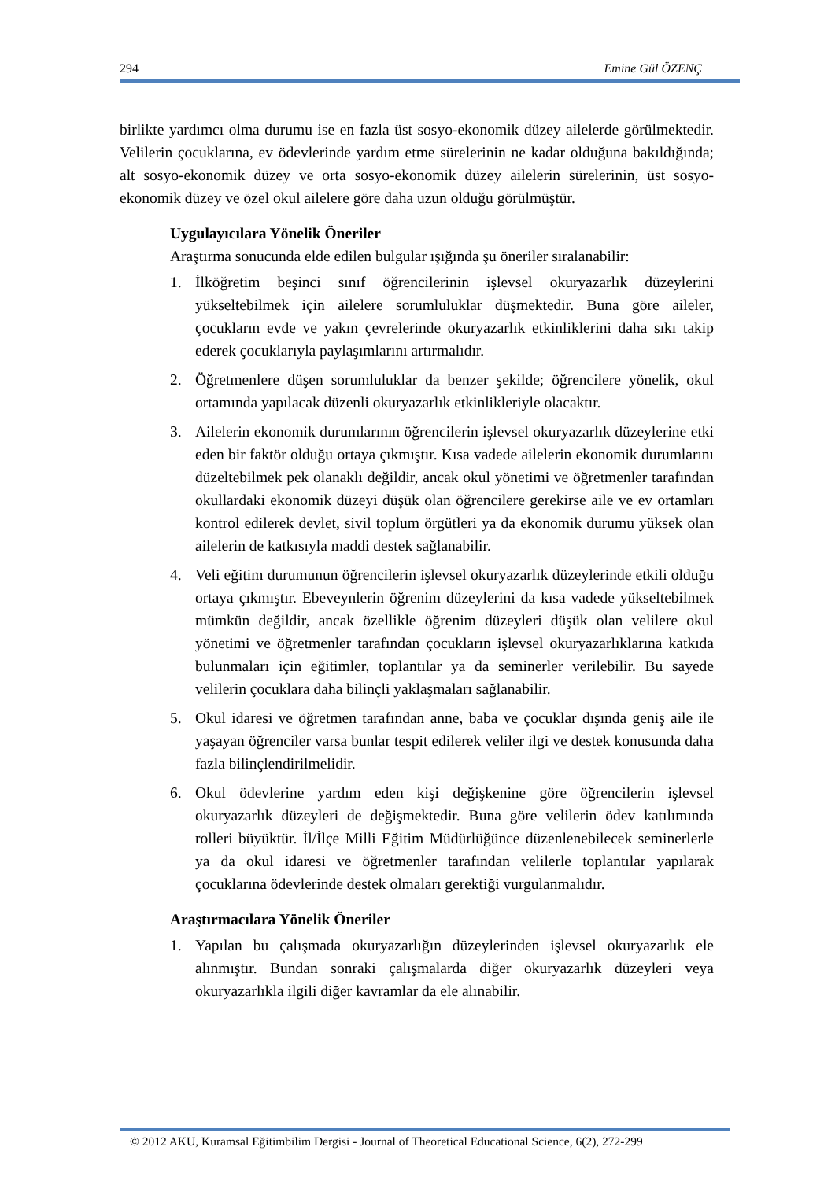294 Emine Gül ÖZENÇ
birlikte yardımcı olma durumu ise en fazla üst sosyo-ekonomik düzey ailelerde görülmektedir. Velilerin çocuklarına, ev ödevlerinde yardım etme sürelerinin ne kadar olduğuna bakıldığında; alt sosyo-ekonomik düzey ve orta sosyo-ekonomik düzey ailelerin sürelerinin, üst sosyo-ekonomik düzey ve özel okul ailelere göre daha uzun olduğu görülmüştür.
Uygulayıcılara Yönelik Öneriler
Araştırma sonucunda elde edilen bulgular ışığında şu öneriler sıralanabilir:
1. İlköğretim beşinci sınıf öğrencilerinin işlevsel okuryazarlık düzeylerini yükseltebilmek için ailelere sorumluluklar düşmektedir. Buna göre aileler, çocukların evde ve yakın çevrelerinde okuryazarlık etkinliklerini daha sıkı takip ederek çocuklarıyla paylaşımlarını artırmalıdır.
2. Öğretmenlere düşen sorumluluklar da benzer şekilde; öğrencilere yönelik, okul ortamında yapılacak düzenli okuryazarlık etkinlikleriyle olacaktır.
3. Ailelerin ekonomik durumlarının öğrencilerin işlevsel okuryazarlık düzeylerine etki eden bir faktör olduğu ortaya çıkmıştır. Kısa vadede ailelerin ekonomik durumlarını düzeltebilmek pek olanaklı değildir, ancak okul yönetimi ve öğretmenler tarafından okullardaki ekonomik düzeyi düşük olan öğrencilere gerekirse aile ve ev ortamları kontrol edilerek devlet, sivil toplum örgütleri ya da ekonomik durumu yüksek olan ailelerin de katkısıyla maddi destek sağlanabilir.
4. Veli eğitim durumunun öğrencilerin işlevsel okuryazarlık düzeylerinde etkili olduğu ortaya çıkmıştır. Ebeveynlerin öğrenim düzeylerini da kısa vadede yükseltebilmek mümkün değildir, ancak özellikle öğrenim düzeyleri düşük olan velilere okul yönetimi ve öğretmenler tarafından çocukların işlevsel okuryazarlıklarına katkıda bulunmaları için eğitimler, toplantılar ya da seminerler verilebilir. Bu sayede velilerin çocuklara daha bilinçli yaklaşmaları sağlanabilir.
5. Okul idaresi ve öğretmen tarafından anne, baba ve çocuklar dışında geniş aile ile yaşayan öğrenciler varsa bunlar tespit edilerek veliler ilgi ve destek konusunda daha fazla bilinçlendirilmelidir.
6. Okul ödevlerine yardım eden kişi değişkenine göre öğrencilerin işlevsel okuryazarlık düzeyleri de değişmektedir. Buna göre velilerin ödev katılımında rolleri büyüktür. İl/İlçe Milli Eğitim Müdürlüğünce düzenlenebilecek seminerlerle ya da okul idaresi ve öğretmenler tarafından velilerle toplantılar yapılarak çocuklarına ödevlerinde destek olmaları gerektiği vurgulanmalıdır.
Araştırmacılara Yönelik Öneriler
1. Yapılan bu çalışmada okuryazarlığın düzeylerinden işlevsel okuryazarlık ele alınmıştır. Bundan sonraki çalışmalarda diğer okuryazarlık düzeyleri veya okuryazarlıkla ilgili diğer kavramlar da ele alınabilir.
© 2012 AKU, Kuramsal Eğitimbilim Dergisi - Journal of Theoretical Educational Science, 6(2), 272-299